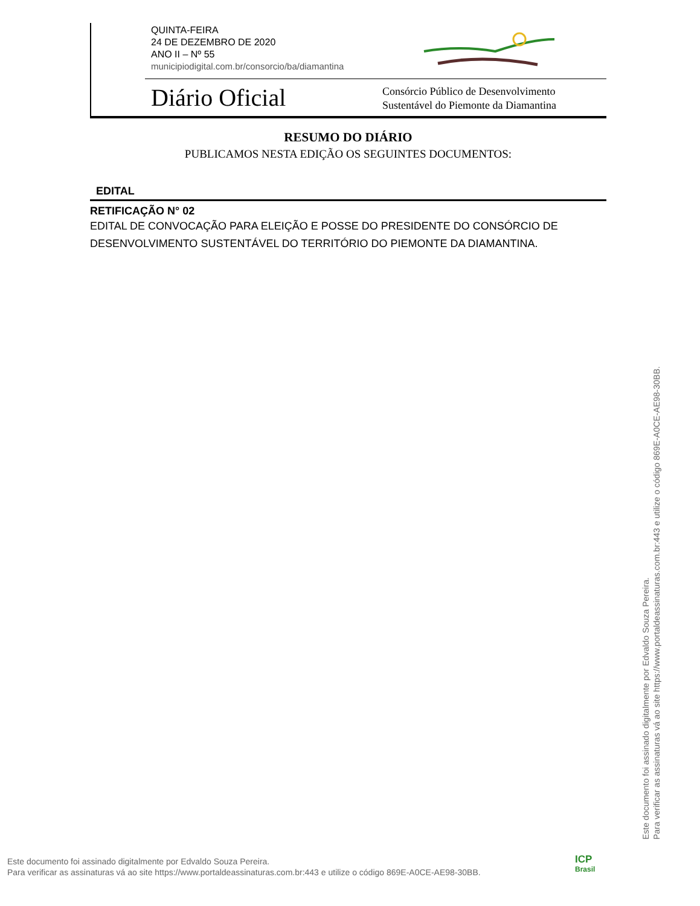QUINTA-FEIRA
24 DE DEZEMBRO DE 2020
ANO II – Nº 55
municipiodigital.com.br/consorcio/ba/diamantina
Diário Oficial
Consórcio Público de Desenvolvimento
Sustentável do Piemonte da Diamantina
RESUMO DO DIÁRIO
PUBLICAMOS NESTA EDIÇÃO OS SEGUINTES DOCUMENTOS:
EDITAL
RETIFICAÇÃO N° 02
EDITAL DE CONVOCAÇÃO PARA ELEIÇÃO E POSSE DO PRESIDENTE DO CONSÓRCIO DE DESENVOLVIMENTO SUSTENTÁVEL DO TERRITÓRIO DO PIEMONTE DA DIAMANTINA.
Este documento foi assinado digitalmente por Edvaldo Souza Pereira.
Para verificar as assinaturas vá ao site https://www.portaldeassinaturas.com.br:443 e utilize o código 869E-A0CE-AE98-30BB.
Este documento foi assinado digitalmente por Edvaldo Souza Pereira.
Para verificar as assinaturas vá ao site https://www.portaldeassinaturas.com.br:443 e utilize o código 869E-A0CE-AE98-30BB.
ICP
Brasil